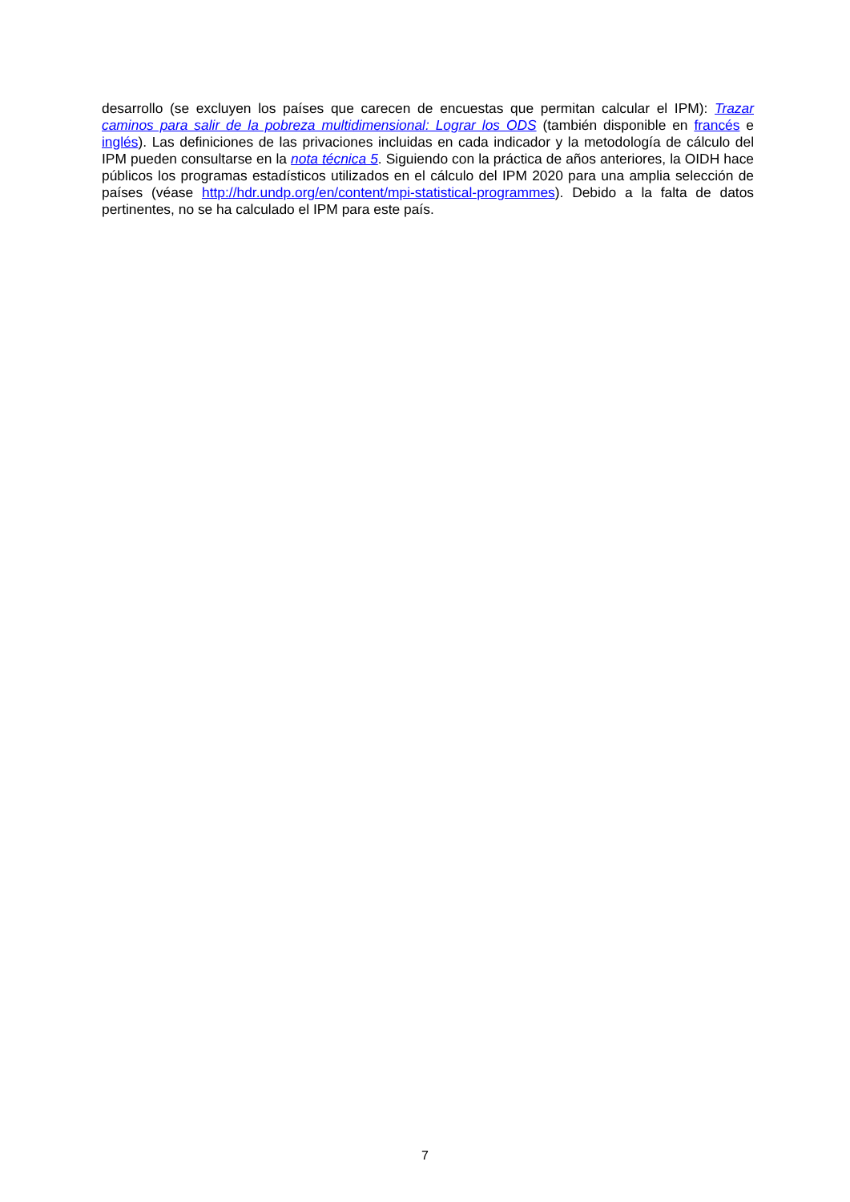desarrollo (se excluyen los países que carecen de encuestas que permitan calcular el IPM): Trazar caminos para salir de la pobreza multidimensional: Lograr los ODS (también disponible en francés e inglés). Las definiciones de las privaciones incluidas en cada indicador y la metodología de cálculo del IPM pueden consultarse en la nota técnica 5. Siguiendo con la práctica de años anteriores, la OIDH hace públicos los programas estadísticos utilizados en el cálculo del IPM 2020 para una amplia selección de países (véase http://hdr.undp.org/en/content/mpi-statistical-programmes). Debido a la falta de datos pertinentes, no se ha calculado el IPM para este país.
7